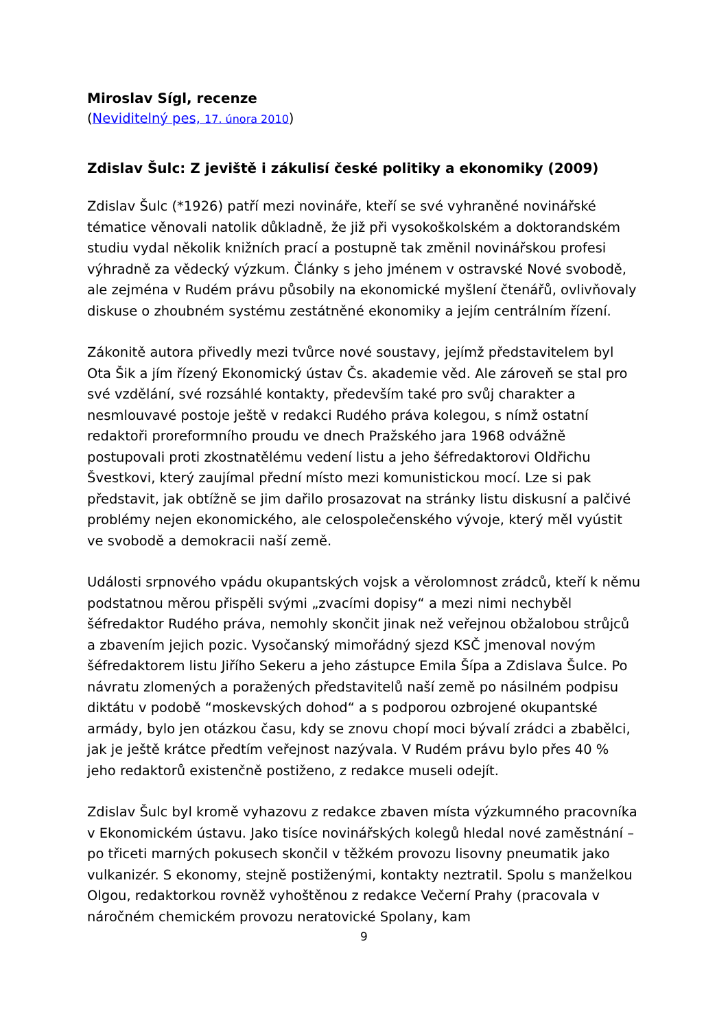Miroslav Sígl, recenze
(Neviditelný pes, 17. února 2010)
Zdislav Šulc: Z jeviště i zákulisí české politiky a ekonomiky (2009)
Zdislav Šulc (*1926) patří mezi novináře, kteří se své vyhraněné novinářské tématice věnovali natolik důkladně, že již při vysokoškolském a doktorandském studiu vydal několik knižních prací a postupně tak změnil novinářskou profesi výhradně za vědecký výzkum. Články s jeho jménem v ostravské Nové svobodě, ale zejména v Rudém právu působily na ekonomické myšlení čtenářů, ovlivňovaly diskuse o zhoubném systému zestátněné ekonomiky a jejím centrálním řízení.
Zákonitě autora přivedly mezi tvůrce nové soustavy, jejímž představitelem byl Ota Šik a jím řízený Ekonomický ústav Čs. akademie věd. Ale zároveň se stal pro své vzdělání, své rozsáhlé kontakty, především také pro svůj charakter a nesmlouvavé postoje ještě v redakci Rudého práva kolegou, s nímž ostatní redaktoři proreformního proudu ve dnech Pražského jara 1968 odvážně postupovali proti zkostnatělému vedení listu a jeho šéfredaktorovi Oldřichu Švestkovi, který zaujímal přední místo mezi komunistickou mocí. Lze si pak představit, jak obtížně se jim dařilo prosazovat na stránky listu diskusní a palčivé problémy nejen ekonomického, ale celospolečenského vývoje, který měl vyústit ve svobodě a demokracii naší země.
Události srpnového vpádu okupantských vojsk a věrolomnost zrádců, kteří k němu podstatnou měrou přispěli svými „zvacími dopisy“ a mezi nimi nechyběl šéfredaktor Rudého práva, nemohly skončit jinak než veřejnou obžalobou strůjců a zbavením jejich pozic. Vysočanský mimořádný sjezd KSČ jmenoval novým šéfredaktorem listu Jiřího Sekeru a jeho zástupce Emila Šípa a Zdislava Šulce. Po návratu zlomených a poražených představitelů naší země po násilném podpisu diktátu v podobě “moskevských dohod“ a s podporou ozbrojené okupantské armády, bylo jen otázkou času, kdy se znovu chopí moci bývalí zrádci a zbabělci, jak je ještě krátce předtím veřejnost nazývala. V Rudém právu bylo přes 40 % jeho redaktorů existenčně postiženo, z redakce museli odejít.
Zdislav Šulc byl kromě vyhazovu z redakce zbaven místa výzkumného pracovníka v Ekonomickém ústavu. Jako tisíce novinářských kolegů hledal nové zaměstnání – po třiceti marných pokusech skončil v těžkém provozu lisovny pneumatik jako vulkanizér. S ekonomy, stejně postiženými, kontakty neztratil. Spolu s manželkou Olgou, redaktorkou rovněž vyhoštěnou z redakce Večerní Prahy (pracovala v náročném chemickém provozu neratovické Spolany, kam
9